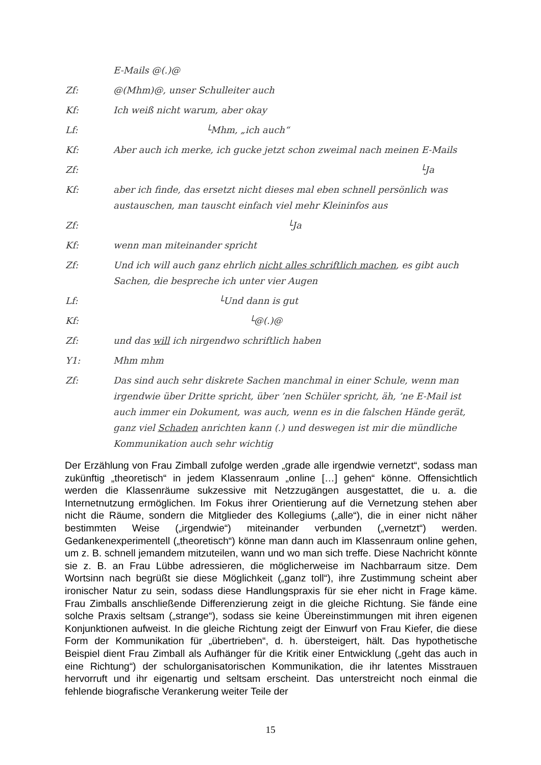E-Mails @(.)@
Zf: @(Mhm)@, unser Schulleiter auch
Kf: Ich weiß nicht warum, aber okay
Lf: └Mhm, „ich auch“
Kf: Aber auch ich merke, ich gucke jetzt schon zweimal nach meinen E-Mails
Zf: └Ja
Kf: aber ich finde, das ersetzt nicht dieses mal eben schnell persönlich was austauschen, man tauscht einfach viel mehr Kleininfos aus
Zf: └Ja
Kf: wenn man miteinander spricht
Zf: Und ich will auch ganz ehrlich nicht alles schriftlich machen, es gibt auch Sachen, die bespreche ich unter vier Augen
Lf: └Und dann is gut
Kf: └@(.)@
Zf: und das will ich nirgendwo schriftlich haben
Y1: Mhm mhm
Zf: Das sind auch sehr diskrete Sachen manchmal in einer Schule, wenn man irgendwie über Dritte spricht, über ’nen Schüler spricht, äh, ’ne E-Mail ist auch immer ein Dokument, was auch, wenn es in die falschen Hände gerät, ganz viel Schaden anrichten kann (.) und deswegen ist mir die mündliche Kommunikation auch sehr wichtig
Der Erzählung von Frau Zimball zufolge werden „grade alle irgendwie vernetzt“, sodass man zukünftig „theoretisch“ in jedem Klassenraum „online […] gehen“ könne. Offensichtlich werden die Klassenräume sukzessive mit Netzzugängen ausgestattet, die u. a. die Internetnutzung ermöglichen. Im Fokus ihrer Orientierung auf die Vernetzung stehen aber nicht die Räume, sondern die Mitglieder des Kollegiums („alle“), die in einer nicht näher bestimmten Weise („irgendwie“) miteinander verbunden („vernetzt“) werden. Gedankenexperimentell („theoretisch“) könne man dann auch im Klassenraum online gehen, um z. B. schnell jemandem mitzuteilen, wann und wo man sich treffe. Diese Nachricht könnte sie z. B. an Frau Lübbe adressieren, die möglicherweise im Nachbarraum sitze. Dem Wortsinn nach begrüßt sie diese Möglichkeit („ganz toll“), ihre Zustimmung scheint aber ironischer Natur zu sein, sodass diese Handlungspraxis für sie eher nicht in Frage käme. Frau Zimballs anschließende Differenzierung zeigt in die gleiche Richtung. Sie fände eine solche Praxis seltsam („strange“), sodass sie keine Übereinstimmungen mit ihren eigenen Konjunktionen aufweist. In die gleiche Richtung zeigt der Einwurf von Frau Kiefer, die diese Form der Kommunikation für „übertrieben“, d. h. übersteigert, hält. Das hypothetische Beispiel dient Frau Zimball als Aufhänger für die Kritik einer Entwicklung („geht das auch in eine Richtung“) der schulorganisatorischen Kommunikation, die ihr latentes Misstrauen hervorruft und ihr eigenartig und seltsam erscheint. Das unterstreicht noch einmal die fehlende biografische Verankerung weiter Teile der
15